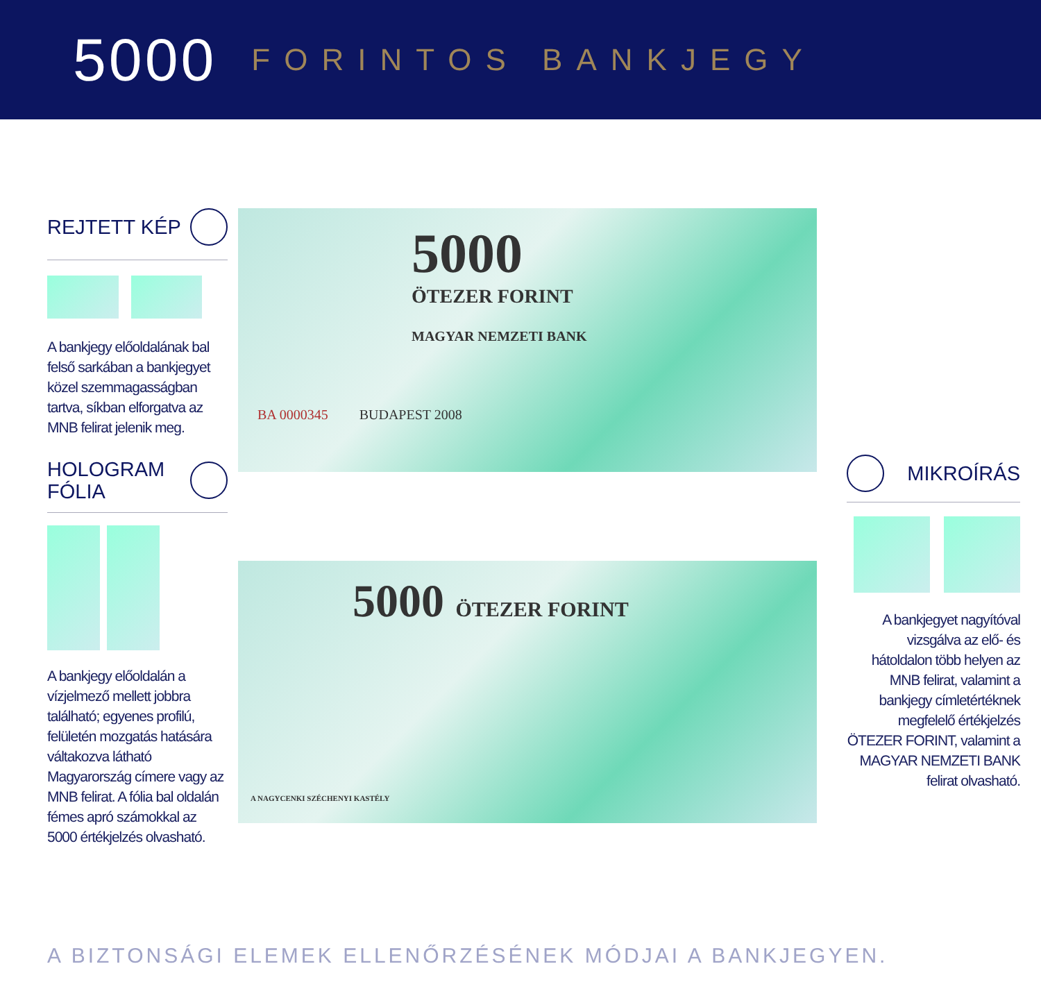5000 FORINTOS BANKJEGY
REJTETT KÉP
A bankjegy előoldalának bal felső sarkában a bankjegyet közel szemmagasságban tartva, síkban elforgatva az MNB felirat jelenik meg.
HOLOGRAM
FÓLIA
A bankjegy előoldalán a vízjelmező mellett jobbra található; egyenes profilú, felületén mozgatás hatására váltakozva látható Magyarország címere vagy az MNB felirat. A fólia bal oldalán fémes apró számokkal az 5000 értékjelzés olvasható.
5000
ÖTEZER FORINT
MAGYAR NEMZETI BANK
BA 0000345 BUDAPEST 2008
5000 ÖTEZER FORINT
A NAGYCENKI SZÉCHENYI KASTÉLY
MIKROÍRÁS
A bankjegyet nagyítóval vizsgálva az elő- és hátoldalon több helyen az MNB felirat, valamint a bankjegy címletértéknek megfelelő értékjelzés ÖTEZER FORINT, valamint a MAGYAR NEMZETI BANK felirat olvasható.
A BIZTONSÁGI ELEMEK ELLENŐRZÉSÉNEK MÓDJAI A BANKJEGYEN.